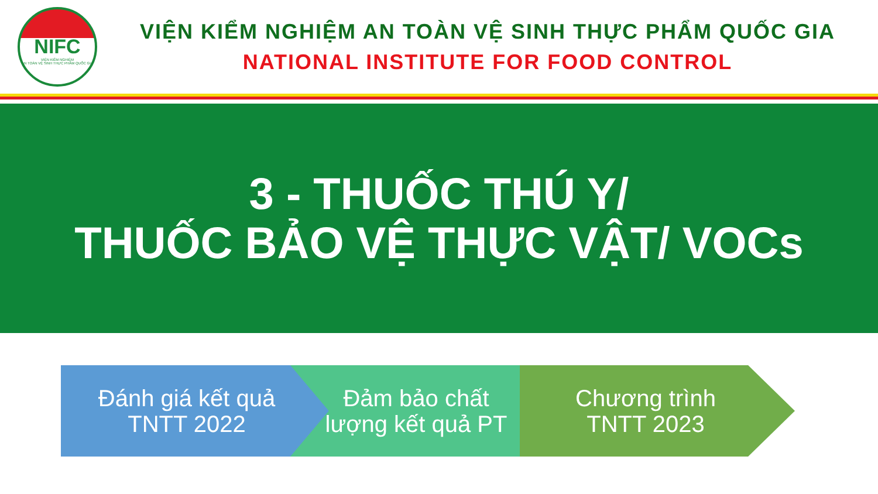NIFC
VIỆN KIỂM NGHIỆM
AN TOÀN VỆ SINH THỰC PHẨM QUỐC GIA
VIỆN KIỂM NGHIỆM AN TOÀN VỆ SINH THỰC PHẨM QUỐC GIA
NATIONAL INSTITUTE FOR FOOD CONTROL
3 - THUỐC THÚ Y/
THUỐC BẢO VỆ THỰC VẬT/ VOCs
Đánh giá kết quả
TNTT 2022
Đảm bảo chất
lượng kết quả PT
Chương trình
TNTT 2023